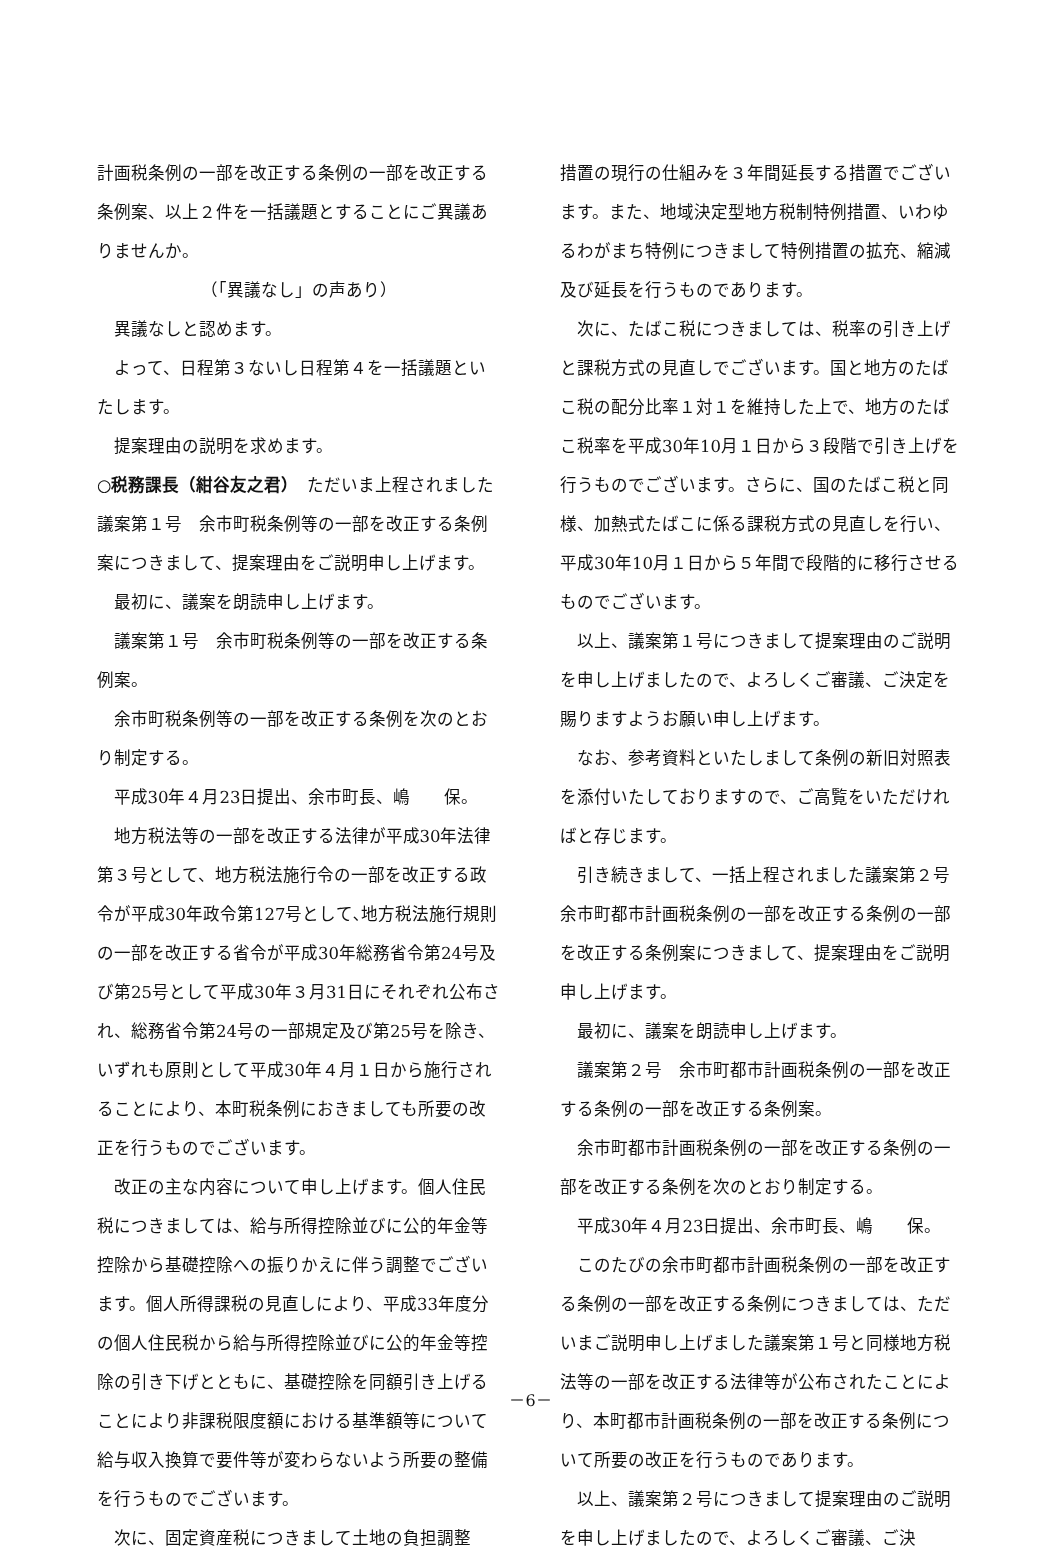計画税条例の一部を改正する条例の一部を改正する条例案、以上２件を一括議題とすることにご異議ありませんか。
（「異議なし」の声あり）
異議なしと認めます。
よって、日程第３ないし日程第４を一括議題といたします。
提案理由の説明を求めます。
○税務課長（紺谷友之君）　ただいま上程されました議案第１号　余市町税条例等の一部を改正する条例案につきまして、提案理由をご説明申し上げます。
最初に、議案を朗読申し上げます。
議案第１号　余市町税条例等の一部を改正する条例案。
余市町税条例等の一部を改正する条例を次のとおり制定する。
平成30年４月23日提出、余市町長、嶋　　保。
地方税法等の一部を改正する法律が平成30年法律第３号として、地方税法施行令の一部を改正する政令が平成30年政令第127号として､地方税法施行規則の一部を改正する省令が平成30年総務省令第24号及び第25号として平成30年３月31日にそれぞれ公布され、総務省令第24号の一部規定及び第25号を除き、いずれも原則として平成30年４月１日から施行されることにより、本町税条例におきましても所要の改正を行うものでございます。
改正の主な内容について申し上げます。個人住民税につきましては、給与所得控除並びに公的年金等控除から基礎控除への振りかえに伴う調整でございます。個人所得課税の見直しにより、平成33年度分の個人住民税から給与所得控除並びに公的年金等控除の引き下げとともに、基礎控除を同額引き上げることにより非課税限度額における基準額等について給与収入換算で要件等が変わらないよう所要の整備を行うものでございます。
次に、固定資産税につきまして土地の負担調整
措置の現行の仕組みを３年間延長する措置でございます。また、地域決定型地方税制特例措置、いわゆるわがまち特例につきまして特例措置の拡充、縮減及び延長を行うものであります。
次に、たばこ税につきましては、税率の引き上げと課税方式の見直しでございます。国と地方のたばこ税の配分比率１対１を維持した上で、地方のたばこ税率を平成30年10月１日から３段階で引き上げを行うものでございます。さらに、国のたばこ税と同様、加熱式たばこに係る課税方式の見直しを行い、平成30年10月１日から５年間で段階的に移行させるものでございます。
以上、議案第１号につきまして提案理由のご説明を申し上げましたので、よろしくご審議、ご決定を賜りますようお願い申し上げます。
なお、参考資料といたしまして条例の新旧対照表を添付いたしておりますので、ご高覧をいただければと存じます。
引き続きまして、一括上程されました議案第２号　余市町都市計画税条例の一部を改正する条例の一部を改正する条例案につきまして、提案理由をご説明申し上げます。
最初に、議案を朗読申し上げます。
議案第２号　余市町都市計画税条例の一部を改正する条例の一部を改正する条例案。
余市町都市計画税条例の一部を改正する条例の一部を改正する条例を次のとおり制定する。
平成30年４月23日提出、余市町長、嶋　　保。
このたびの余市町都市計画税条例の一部を改正する条例の一部を改正する条例につきましては、ただいまご説明申し上げました議案第１号と同様地方税法等の一部を改正する法律等が公布されたことにより、本町都市計画税条例の一部を改正する条例について所要の改正を行うものであります。
以上、議案第２号につきまして提案理由のご説明を申し上げましたので、よろしくご審議、ご決
－6－